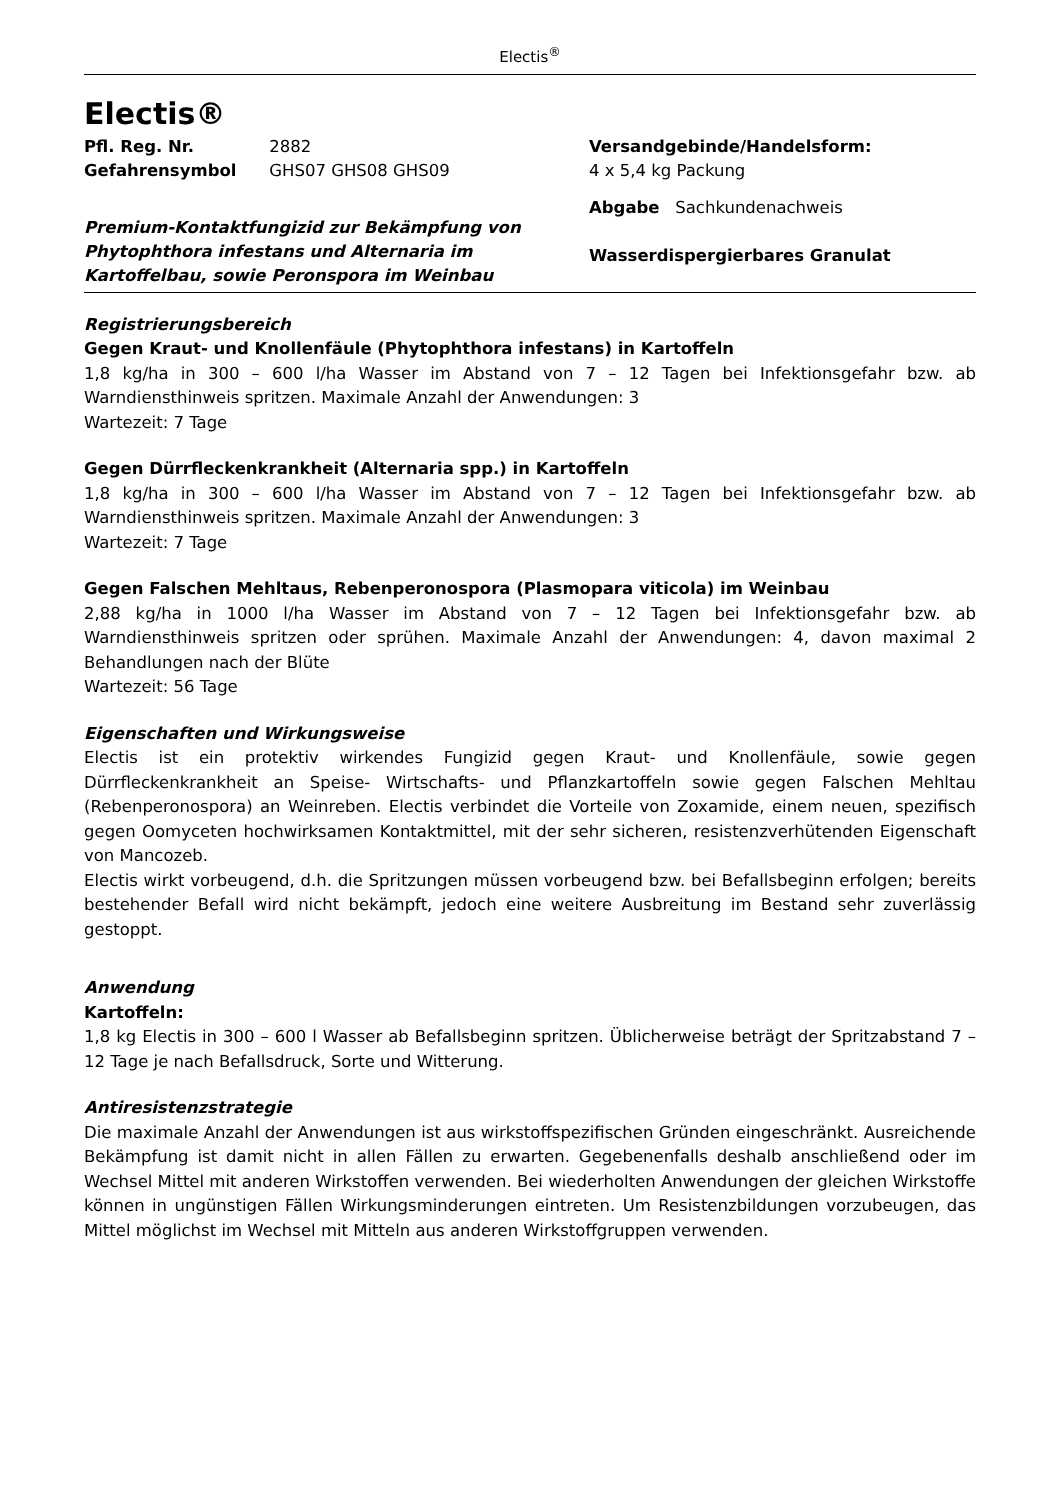Electis<sup>®</sup>
Electis®
Pfl. Reg. Nr. 2882
Gefahrensymbol GHS07 GHS08 GHS09
Premium-Kontaktfungizid zur Bekämpfung von Phytophthora infestans und Alternaria im Kartoffelbau, sowie Peronspora im Weinbau
Versandgebinde/Handelsform:
4 x 5,4 kg Packung
Abgabe Sachkundenachweis
Wasserdispergierbares Granulat
Registrierungsbereich
Gegen Kraut- und Knollenfäule (Phytophthora infestans) in Kartoffeln
1,8 kg/ha in 300 – 600 l/ha Wasser im Abstand von 7 – 12 Tagen bei Infektionsgefahr bzw. ab Warndiensthinweis spritzen. Maximale Anzahl der Anwendungen: 3
Wartezeit: 7 Tage
Gegen Dürrfleckenkrankheit (Alternaria spp.) in Kartoffeln
1,8 kg/ha in 300 – 600 l/ha Wasser im Abstand von 7 – 12 Tagen bei Infektionsgefahr bzw. ab Warndiensthinweis spritzen. Maximale Anzahl der Anwendungen: 3
Wartezeit: 7 Tage
Gegen Falschen Mehltaus, Rebenperonospora (Plasmopara viticola) im Weinbau
2,88 kg/ha in 1000 l/ha Wasser im Abstand von 7 – 12 Tagen bei Infektionsgefahr bzw. ab Warndiensthinweis spritzen oder sprühen. Maximale Anzahl der Anwendungen: 4, davon maximal 2 Behandlungen nach der Blüte
Wartezeit: 56 Tage
Eigenschaften und Wirkungsweise
Electis ist ein protektiv wirkendes Fungizid gegen Kraut- und Knollenfäule, sowie gegen Dürrfleckenkrankheit an Speise- Wirtschafts- und Pflanzkartoffeln sowie gegen Falschen Mehltau (Rebenperonospora) an Weinreben. Electis verbindet die Vorteile von Zoxamide, einem neuen, spezifisch gegen Oomyceten hochwirksamen Kontaktmittel, mit der sehr sicheren, resistenzverhütenden Eigenschaft von Mancozeb.
Electis wirkt vorbeugend, d.h. die Spritzungen müssen vorbeugend bzw. bei Befallsbeginn erfolgen; bereits bestehender Befall wird nicht bekämpft, jedoch eine weitere Ausbreitung im Bestand sehr zuverlässig gestoppt.
Anwendung
Kartoffeln:
1,8 kg Electis in 300 – 600 l Wasser ab Befallsbeginn spritzen. Üblicherweise beträgt der Spritzabstand 7 – 12 Tage je nach Befallsdruck, Sorte und Witterung.
Antiresistenzstrategie
Die maximale Anzahl der Anwendungen ist aus wirkstoffspezifischen Gründen eingeschränkt. Ausreichende Bekämpfung ist damit nicht in allen Fällen zu erwarten. Gegebenenfalls deshalb anschließend oder im Wechsel Mittel mit anderen Wirkstoffen verwenden. Bei wiederholten Anwendungen der gleichen Wirkstoffe können in ungünstigen Fällen Wirkungsminderungen eintreten. Um Resistenzbildungen vorzubeugen, das Mittel möglichst im Wechsel mit Mitteln aus anderen Wirkstoffgruppen verwenden.